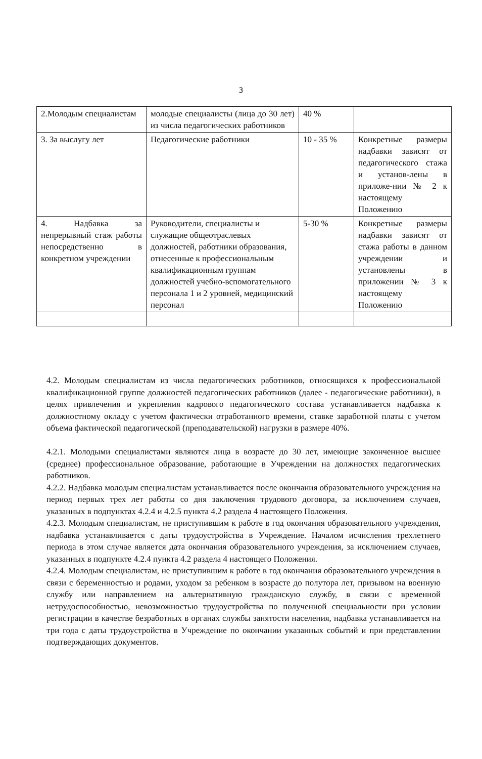3
| 2.Молодым специалистам | молодые специалисты (лица до 30 лет) из числа педагогических работников | 40 % | |
| 3. За выслугу лет | Педагогические работники | 10 - 35 % | Конкретные размеры надбавки зависят от педагогического стажа и установ-лены в приложе-нии № 2 к настоящему Положению |
| 4. Надбавка за непрерывный стаж работы непосредственно в конкретном учреждении | Руководители, специалисты и служащие общеотраслевых должностей, работники образования, отнесенные к профессиональным квалификационным группам должностей учебно-вспомогательного персонала 1 и 2 уровней, медицинский персонал | 5-30 % | Конкретные размеры надбавки зависят от стажа работы в данном учреждении и установлены в приложении № 3 к настоящему Положению |
4.2. Молодым специалистам из числа педагогических работников, относящихся к профессиональной квалификационной группе должностей педагогических работников (далее - педагогические работники), в целях привлечения и укрепления кадрового педагогического состава устанавливается надбавка к должностному окладу с учетом фактически отработанного времени, ставке заработной платы с учетом объема фактической педагогической (преподавательской) нагрузки в размере 40%.
4.2.1. Молодыми специалистами являются лица в возрасте до 30 лет, имеющие законченное высшее (среднее) профессиональное образование, работающие в Учреждении на должностях педагогических работников.
4.2.2. Надбавка молодым специалистам устанавливается после окончания образовательного учреждения на период первых трех лет работы со дня заключения трудового договора, за исключением случаев, указанных в подпунктах 4.2.4 и 4.2.5 пункта 4.2 раздела 4 настоящего Положения.
4.2.3. Молодым специалистам, не приступившим к работе в год окончания образовательного учреждения, надбавка устанавливается с даты трудоустройства в Учреждение. Началом исчисления трехлетнего периода в этом случае является дата окончания образовательного учреждения, за исключением случаев, указанных в подпункте 4.2.4 пункта 4.2 раздела 4 настоящего Положения.
4.2.4. Молодым специалистам, не приступившим к работе в год окончания образовательного учреждения в связи с беременностью и родами, уходом за ребенком в возрасте до полутора лет, призывом на военную службу или направлением на альтернативную гражданскую службу, в связи с временной нетрудоспособностью, невозможностью трудоустройства по полученной специальности при условии регистрации в качестве безработных в органах службы занятости населения, надбавка устанавливается на три года с даты трудоустройства в Учреждение по окончании указанных событий и при представлении подтверждающих документов.